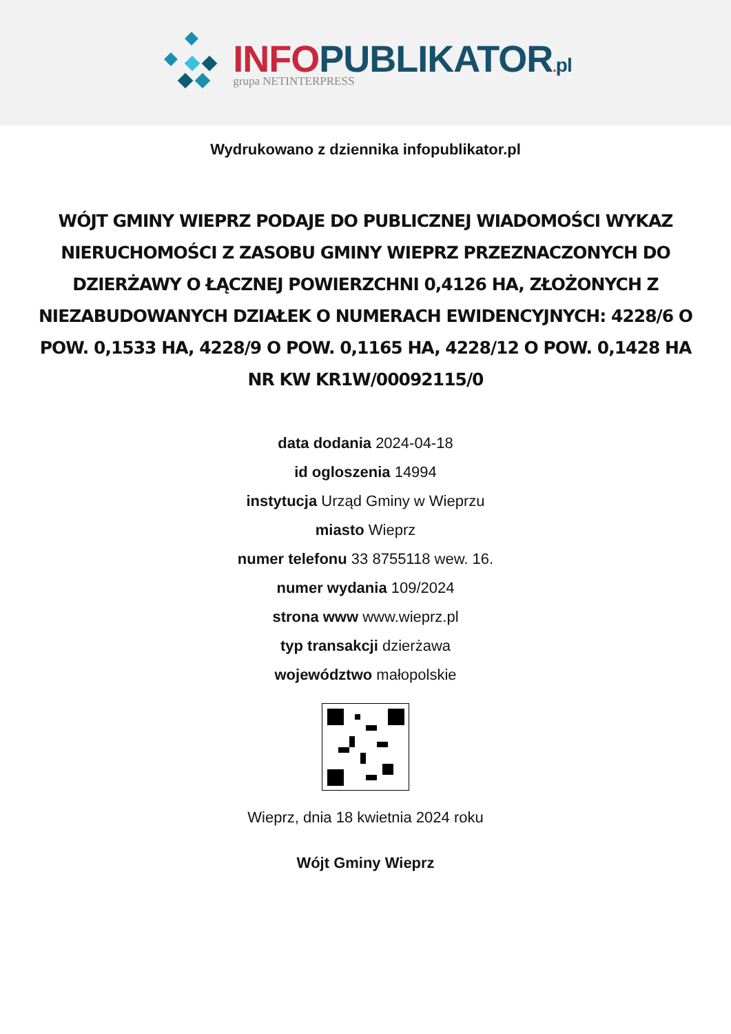INFO PUBLIKATOR. pl
grupa NETINTERPRESS
Wydrukowano z dziennika infopublikator.pl
WÓJT GMINY WIEPRZ PODAJE DO PUBLICZNEJ WIADOMOŚCI WYKAZ NIERUCHOMOŚCI Z ZASOBU GMINY WIEPRZ PRZEZNACZONYCH DO DZIERŻAWY O ŁĄCZNEJ POWIERZCHNI 0,4126 HA, ZŁOŻONYCH Z NIEZABUDOWANYCH DZIAŁEK O NUMERACH EWIDENCYJNYCH: 4228/6 O POW. 0,1533 HA, 4228/9 O POW. 0,1165 HA, 4228/12 O POW. 0,1428 HA NR KW KR1W/00092115/0
data dodania 2024-04-18
id ogloszenia 14994
instytucja Urząd Gminy w Wieprzu
miasto Wieprz
numer telefonu 33 8755118 wew. 16.
numer wydania 109/2024
strona www www.wieprz.pl
typ transakcji dzierżawa
województwo małopolskie
Wieprz, dnia 18 kwietnia 2024 roku
Wójt Gminy Wieprz